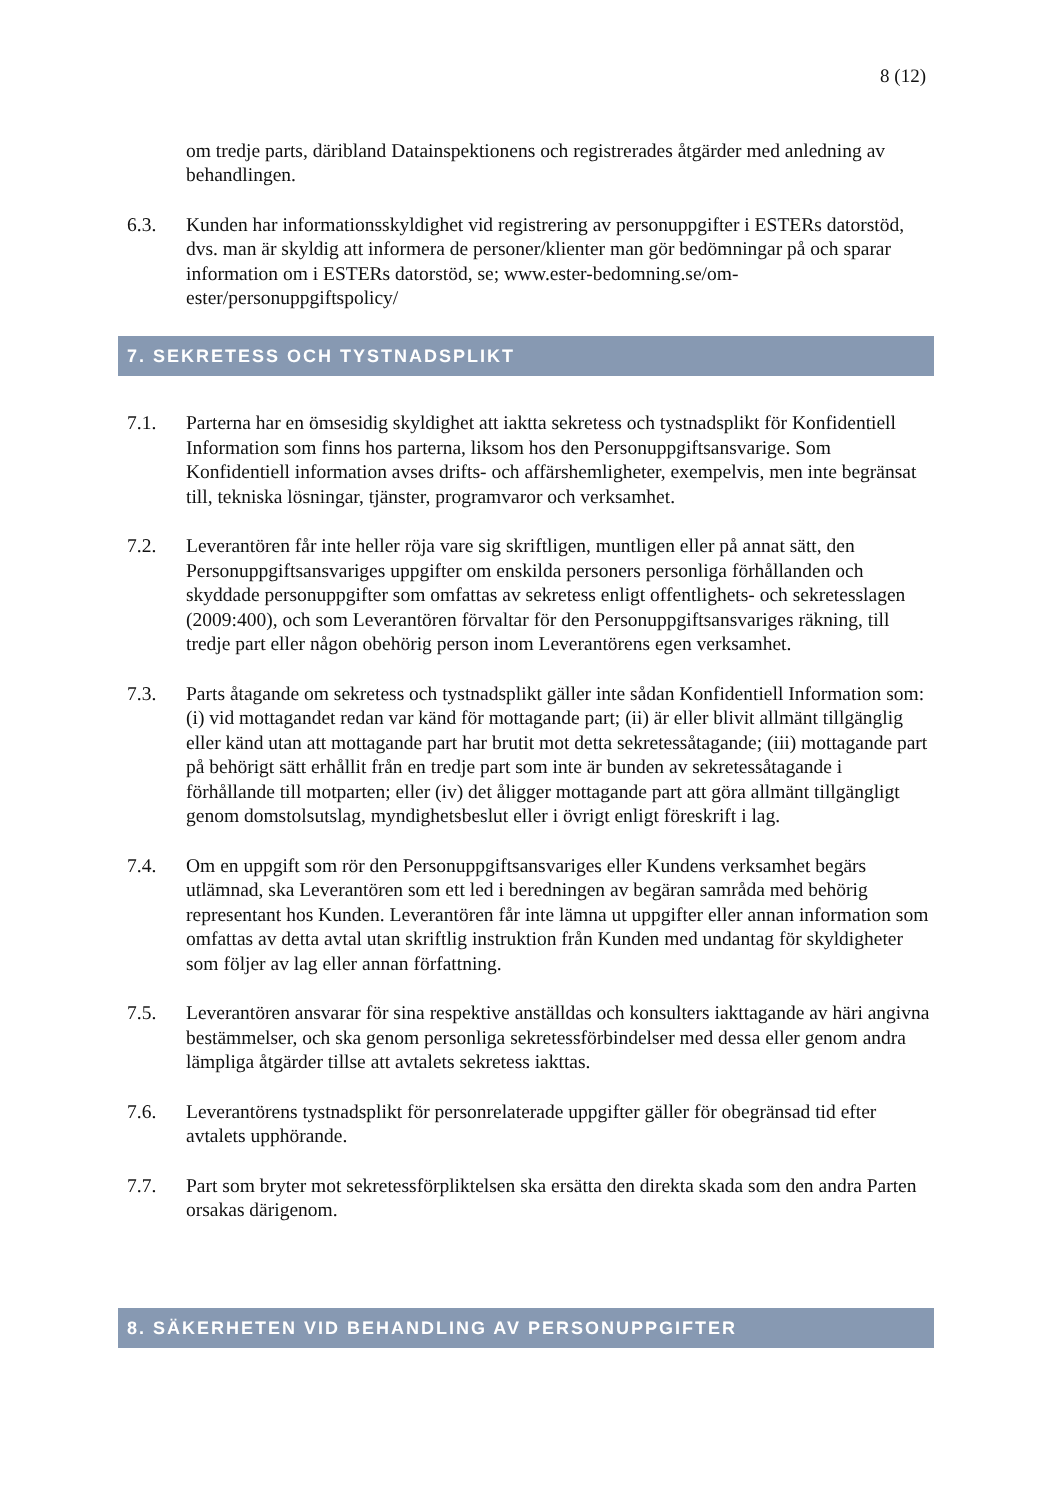8 (12)
om tredje parts, däribland Datainspektionens och registrerades åtgärder med anledning av behandlingen.
6.3. Kunden har informationsskyldighet vid registrering av personuppgifter i ESTERs datorstöd, dvs. man är skyldig att informera de personer/klienter man gör bedömningar på och sparar information om i ESTERs datorstöd, se; www.ester-bedomning.se/om-ester/personuppgiftspolicy/
7. SEKRETESS OCH TYSTNADSPLIKT
7.1. Parterna har en ömsesidig skyldighet att iaktta sekretess och tystnadsplikt för Konfidentiell Information som finns hos parterna, liksom hos den Personuppgiftsansvarige. Som Konfidentiell information avses drifts- och affärshemligheter, exempelvis, men inte begränsat till, tekniska lösningar, tjänster, programvaror och verksamhet.
7.2. Leverantören får inte heller röja vare sig skriftligen, muntligen eller på annat sätt, den Personuppgiftsansvariges uppgifter om enskilda personers personliga förhållanden och skyddade personuppgifter som omfattas av sekretess enligt offentlighets- och sekretesslagen (2009:400), och som Leverantören förvaltar för den Personuppgiftsansvariges räkning, till tredje part eller någon obehörig person inom Leverantörens egen verksamhet.
7.3. Parts åtagande om sekretess och tystnadsplikt gäller inte sådan Konfidentiell Information som: (i) vid mottagandet redan var känd för mottagande part; (ii) är eller blivit allmänt tillgänglig eller känd utan att mottagande part har brutit mot detta sekretessåtagande; (iii) mottagande part på behörigt sätt erhållit från en tredje part som inte är bunden av sekretessåtagande i förhållande till motparten; eller (iv) det åligger mottagande part att göra allmänt tillgängligt genom domstolsutslag, myndighetsbeslut eller i övrigt enligt föreskrift i lag.
7.4. Om en uppgift som rör den Personuppgiftsansvariges eller Kundens verksamhet begärs utlämnad, ska Leverantören som ett led i beredningen av begäran samråda med behörig representant hos Kunden. Leverantören får inte lämna ut uppgifter eller annan information som omfattas av detta avtal utan skriftlig instruktion från Kunden med undantag för skyldigheter som följer av lag eller annan författning.
7.5. Leverantören ansvarar för sina respektive anställdas och konsulters iakttagande av häri angivna bestämmelser, och ska genom personliga sekretessförbindelser med dessa eller genom andra lämpliga åtgärder tillse att avtalets sekretess iakttas.
7.6. Leverantörens tystnadsplikt för personrelaterade uppgifter gäller för obegränsad tid efter avtalets upphörande.
7.7. Part som bryter mot sekretessförpliktelsen ska ersätta den direkta skada som den andra Parten orsakas därigenom.
8. SÄKERHETEN VID BEHANDLING AV PERSONUPPGIFTER